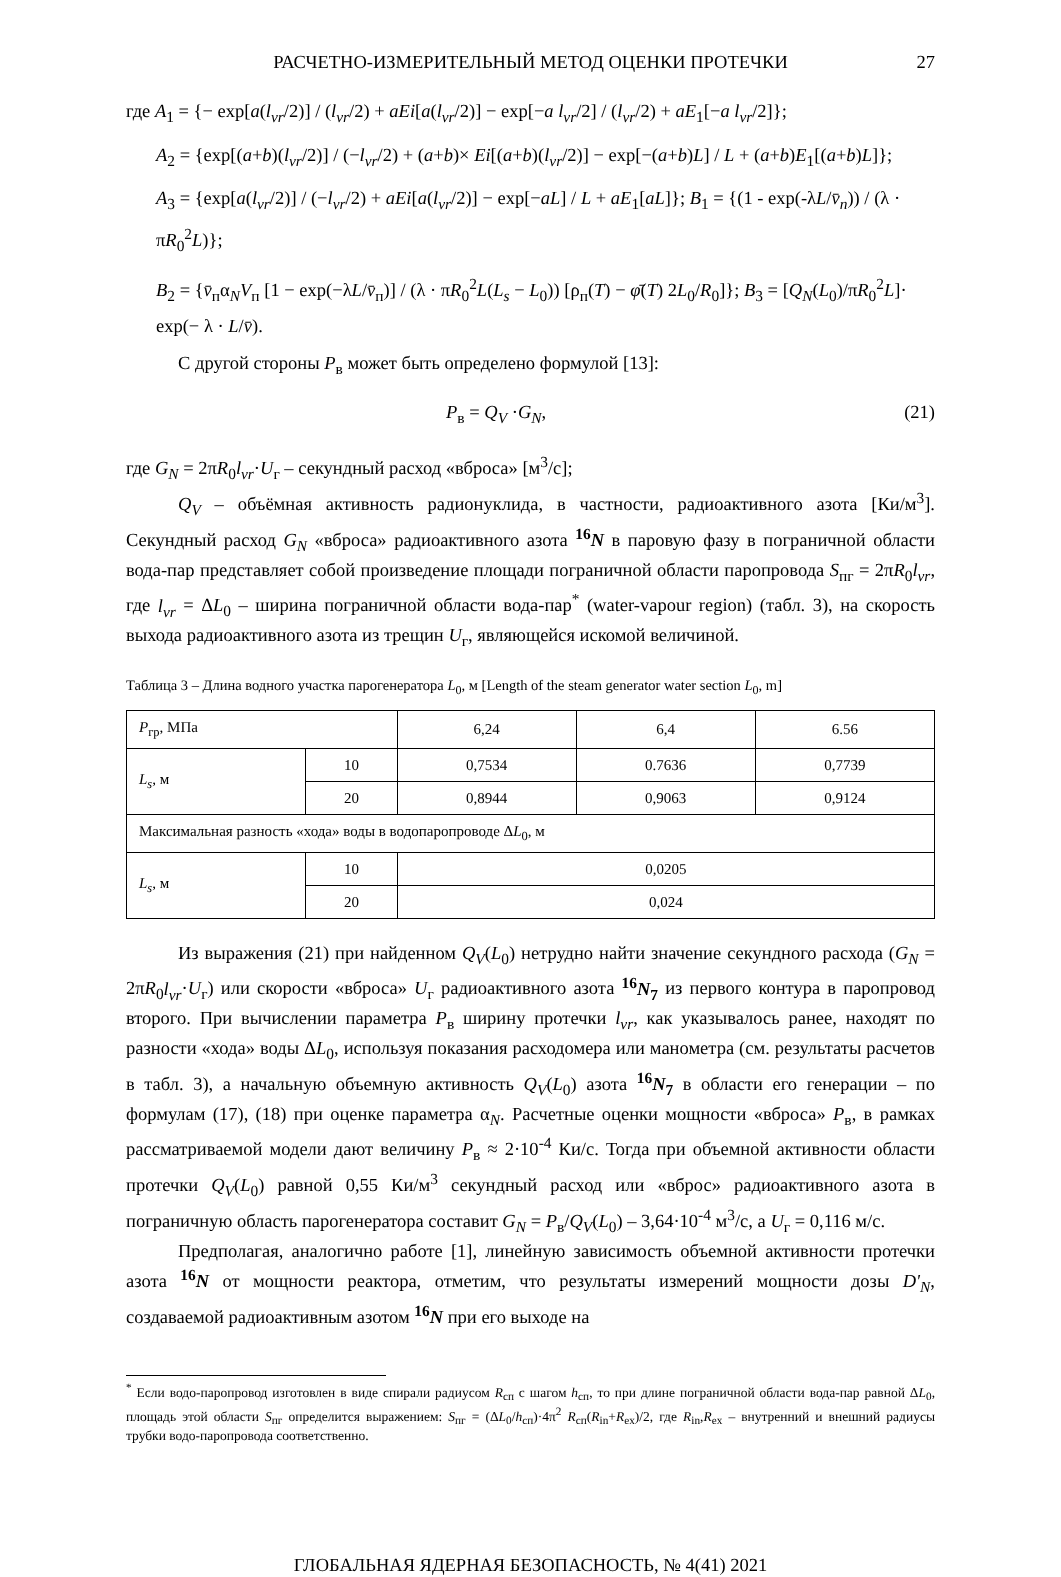РАСЧЕТНО-ИЗМЕРИТЕЛЬНЫЙ МЕТОД ОЦЕНКИ ПРОТЕЧКИ 27
где A<sub>1</sub> = {− exp[a(l<sub>vr</sub>/2)] / (l<sub>vr</sub>/2) + aEi[a(l<sub>vr</sub>/2)] − exp[−a l<sub>vr</sub>/2] / (l<sub>vr</sub>/2) + aE<sub>1</sub>[−a l<sub>vr</sub>/2]};
A<sub>2</sub> = {exp[(a+b)(l<sub>vr</sub>/2)] / (−l<sub>vr</sub>/2) + (a+b)× Ei[(a+b)(l<sub>vr</sub>/2)] − exp[−(a+b)L] / L + (a+b)E<sub>1</sub>[(a+b)L]};
A<sub>3</sub> = {exp[a(l<sub>vr</sub>/2)] / (−l<sub>vr</sub>/2) + aEi[a(l<sub>vr</sub>/2)] − exp[−aL] / L + aE<sub>1</sub>[aL]}; B<sub>1</sub> = {(1 - exp(-λL/v̄<sub>n</sub>)) / (λ · πR<sub>0</sub><sup>2</sup>L)};
B<sub>2</sub> = {v̄<sub>п</sub>α<sub>N</sub>V<sub>п</sub> [1 − exp(−λL/v̄<sub>п</sub>)] / (λ · πR<sub>0</sub><sup>2</sup>L(L<sub>s</sub> − L<sub>0</sub>)) [ρ<sub>п</sub>(T) − φ̄(T) 2L<sub>0</sub>/R<sub>0</sub>]}; B<sub>3</sub> = [Q<sub>N</sub>(L<sub>0</sub>)/πR<sub>0</sub><sup>2</sup>L]· exp(− λ · L/v̄).
С другой стороны P<sub>в</sub> может быть определено формулой [13]:
P<sub>в</sub> = Q<sub>V</sub> ·G<sub>N</sub>, (21)
где G<sub>N</sub> = 2πR<sub>0</sub>l<sub>vr</sub>·U<sub>г</sub> – секундный расход «вброса» [м<sup>3</sup>/с];
Q<sub>V</sub> – объёмная активность радионуклида, в частности, радиоактивного азота [Ки/м<sup>3</sup>]. Секундный расход G<sub>N</sub> «вброса» радиоактивного азота <sup>16</sup>N в паровую фазу в пограничной области вода-пар представляет собой произведение площади пограничной области паропровода S<sub>пг</sub> = 2πR<sub>0</sub>l<sub>vr</sub>, где l<sub>vr</sub> = ΔL<sub>0</sub> – ширина пограничной области вода-пар<sup>*</sup> (water-vapour region) (табл. 3), на скорость выхода радиоактивного азота из трещин U<sub>г</sub>, являющейся искомой величиной.
Таблица 3 – Длина водного участка парогенератора L<sub>0</sub>, м [Length of the steam generator water section L<sub>0</sub>, m]
| P<sub>гр</sub>, МПа | | 6,24 | 6,4 | 6.56 |
| L<sub>s</sub> , м | 10 | 0,7534 | 0.7636 | 0,7739 |
| | 20 | 0,8944 | 0,9063 | 0,9124 |
| Максимальная разность «хода» воды в водопаропроводе Δ L<sub>0</sub>, м | | | | |
| L<sub>s</sub> , м | 10 | 0,0205 | | |
| | 20 | 0,024 | | |
Из выражения (21) при найденном Q<sub>V</sub>(L<sub>0</sub>) нетрудно найти значение секундного расхода (G<sub>N</sub> = 2πR<sub>0</sub>l<sub>vr</sub>·U<sub>г</sub>) или скорости «вброса» U<sub>г</sub> радиоактивного азота <sup>16</sup>N<sub>7</sub> из первого контура в паропровод второго. При вычислении параметра P<sub>в</sub> ширину протечки l<sub>vr</sub>, как указывалось ранее, находят по разности «хода» воды ΔL<sub>0</sub>, используя показания расходомера или манометра (см. результаты расчетов в табл. 3), а начальную объемную активность Q<sub>V</sub>(L<sub>0</sub>) азота <sup>16</sup>N<sub>7</sub> в области его генерации – по формулам (17), (18) при оценке параметра α<sub>N</sub>. Расчетные оценки мощности «вброса» P<sub>в</sub>, в рамках рассматриваемой модели дают величину P<sub>в</sub> ≈ 2·10<sup>-4</sup> Ки/с. Тогда при объемной активности области протечки Q<sub>V</sub>(L<sub>0</sub>) равной 0,55 Ки/м<sup>3</sup> секундный расход или «вброс» радиоактивного азота в пограничную область парогенератора составит G<sub>N</sub> = P<sub>в</sub>/Q<sub>V</sub>(L<sub>0</sub>) – 3,64·10<sup>-4</sup> м<sup>3</sup>/с, а U<sub>г</sub> = 0,116 м/с.
Предполагая, аналогично работе [1], линейную зависимость объемной активности протечки азота <sup>16</sup>N от мощности реактора, отметим, что результаты измерений мощности дозы D'<sub>N</sub>, создаваемой радиоактивным азотом <sup>16</sup>N при его выходе на
<sup>*</sup> Если водо-паропровод изготовлен в виде спирали радиусом R<sub>сп</sub> с шагом h<sub>сп</sub>, то при длине пограничной области вода-пар равной ΔL<sub>0</sub>, площадь этой области S<sub>пг</sub> определится выражением: S<sub>пг</sub> = (ΔL<sub>0</sub>/h<sub>сп</sub>)·4π<sup>2</sup> R<sub>сп</sub>(R<sub>in</sub>+R<sub>ex</sub>)/2, где R<sub>in</sub>,R<sub>ex</sub> – внутренний и внешний радиусы трубки водо-паропровода соответственно.
ГЛОБАЛЬНАЯ ЯДЕРНАЯ БЕЗОПАСНОСТЬ, № 4(41) 2021